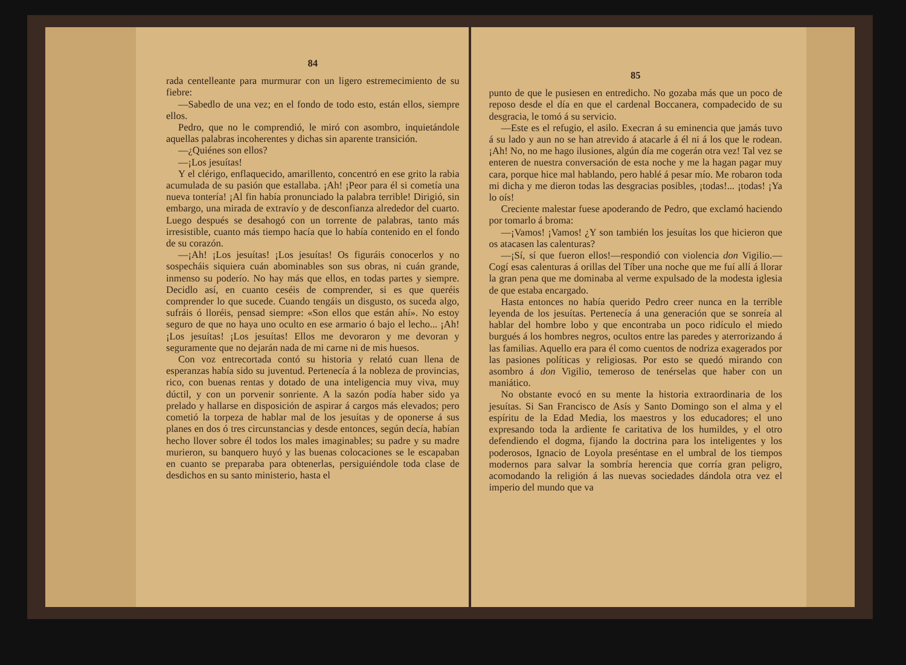84
rada centelleante para murmurar con un ligero estremecimiento de su fiebre:
—Sabedlo de una vez; en el fondo de todo esto, están ellos, siempre ellos.
Pedro, que no le comprendió, le miró con asombro, inquietándole aquellas palabras incoherentes y dichas sin aparente transición.
—¿Quiénes son ellos?
—¡Los jesuítas!
Y el clérigo, enflaquecido, amarillento, concentró en ese grito la rabia acumulada de su pasión que estallaba. ¡Ah! ¡Peor para él si cometía una nueva tontería! ¡Al fin había pronunciado la palabra terrible! Dirigió, sin embargo, una mirada de extravío y de desconfianza alrededor del cuarto. Luego después se desahogó con un torrente de palabras, tanto más irresistible, cuanto más tiempo hacía que lo había contenido en el fondo de su corazón.
—¡Ah! ¡Los jesuítas! ¡Los jesuítas! Os figuráis conocerlos y no sospecháis siquiera cuán abominables son sus obras, ni cuán grande, inmenso su poderío. No hay más que ellos, en todas partes y siempre. Decidlo así, en cuanto ceséis de comprender, si es que queréis comprender lo que sucede. Cuando tengáis un disgusto, os suceda algo, sufráis ó lloréis, pensad siempre: «Son ellos que están ahí». No estoy seguro de que no haya uno oculto en ese armario ó bajo el lecho... ¡Ah! ¡Los jesuítas! ¡Los jesuítas! Ellos me devoraron y me devoran y seguramente que no dejarán nada de mi carne ni de mis huesos.
Con voz entrecortada contó su historia y relató cuan llena de esperanzas había sido su juventud. Pertenecía á la nobleza de provincias, rico, con buenas rentas y dotado de una inteligencia muy viva, muy dúctil, y con un porvenir sonriente. A la sazón podía haber sido ya prelado y hallarse en disposición de aspirar á cargos más elevados; pero cometió la torpeza de hablar mal de los jesuítas y de oponerse á sus planes en dos ó tres circunstancias y desde entonces, según decía, habían hecho llover sobre él todos los males imaginables; su padre y su madre murieron, su banquero huyó y las buenas colocaciones se le escapaban en cuanto se preparaba para obtenerlas, persiguiéndole toda clase de desdichos en su santo ministerio, hasta el
85
punto de que le pusiesen en entredicho. No gozaba más que un poco de reposo desde el día en que el cardenal Boccanera, compadecido de su desgracia, le tomó á su servicio.
—Este es el refugio, el asilo. Execran á su eminencia que jamás tuvo á su lado y aun no se han atrevido á atacarle á él ni á los que le rodean. ¡Ah! No, no me hago ilusiones, algún día me cogerán otra vez! Tal vez se enteren de nuestra conversación de esta noche y me la hagan pagar muy cara, porque hice mal hablando, pero hablé á pesar mío. Me robaron toda mi dicha y me dieron todas las desgracias posibles, ¡todas!... ¡todas! ¡Ya lo oís!
Creciente malestar fuese apoderando de Pedro, que exclamó haciendo por tomarlo á broma:
—¡Vamos! ¡Vamos! ¿Y son también los jesuítas los que hicieron que os atacasen las calenturas?
—¡Sí, sí que fueron ellos!—respondió con violencia don Vigilio.—Cogí esas calenturas á orillas del Tíber una noche que me fuí allí á llorar la gran pena que me dominaba al verme expulsado de la modesta iglesia de que estaba encargado.
Hasta entonces no había querido Pedro creer nunca en la terrible leyenda de los jesuítas. Pertenecía á una generación que se sonreía al hablar del hombre lobo y que encontraba un poco ridículo el miedo burgués á los hombres negros, ocultos entre las paredes y aterrorizando á las familias. Aquello era para él como cuentos de nodriza exagerados por las pasiones políticas y religiosas. Por esto se quedó mirando con asombro á don Vigilio, temeroso de tenérselas que haber con un maniático.
No obstante evocó en su mente la historia extraordinaria de los jesuítas. Si San Francisco de Asís y Santo Domingo son el alma y el espíritu de la Edad Media, los maestros y los educadores; el uno expresando toda la ardiente fe caritativa de los humildes, y el otro defendiendo el dogma, fijando la doctrina para los inteligentes y los poderosos, Ignacio de Loyola preséntase en el umbral de los tiempos modernos para salvar la sombría herencia que corría gran peligro, acomodando la religión á las nuevas sociedades dándola otra vez el imperio del mundo que va